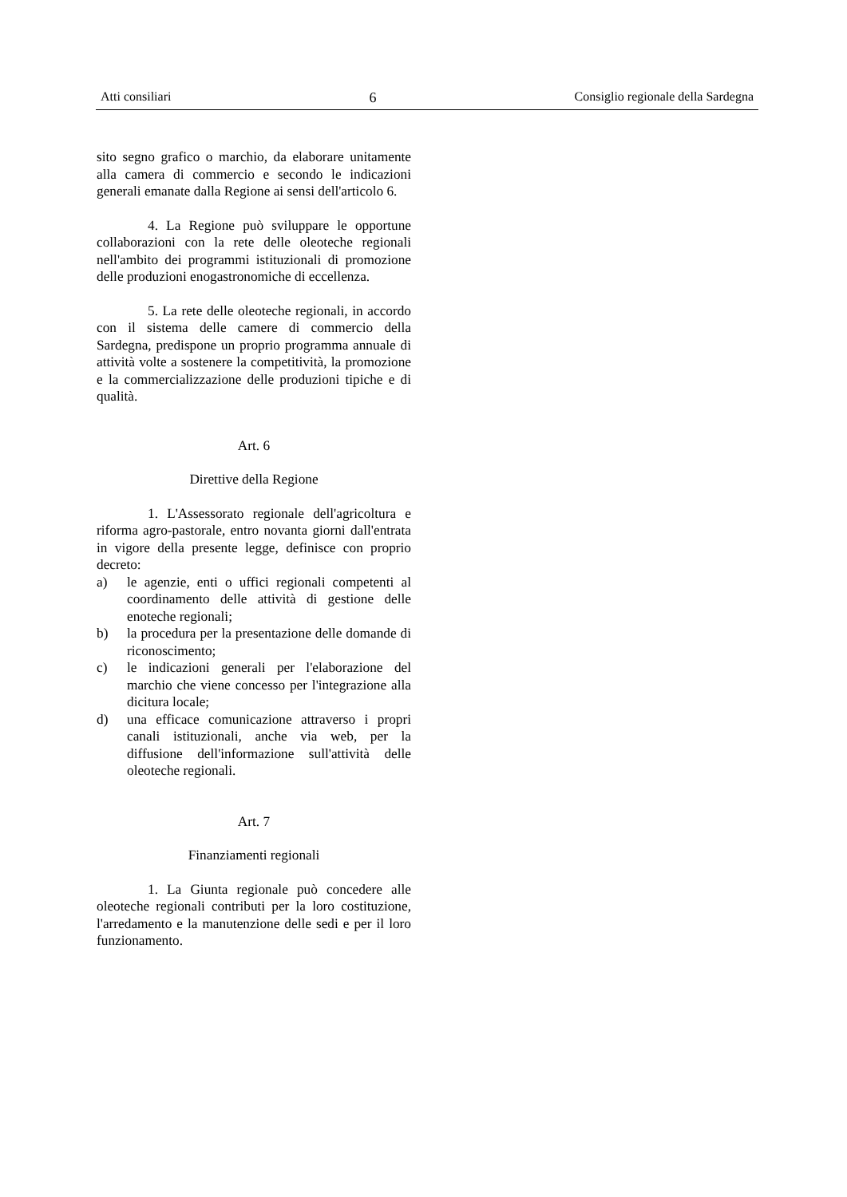Atti consiliari 6 Consiglio regionale della Sardegna
sito segno grafico o marchio, da elaborare unitamente alla camera di commercio e secondo le indicazioni generali emanate dalla Regione ai sensi dell'articolo 6.
4. La Regione può sviluppare le opportune collaborazioni con la rete delle oleoteche regionali nell'ambito dei programmi istituzionali di promozione delle produzioni enogastronomiche di eccellenza.
5. La rete delle oleoteche regionali, in accordo con il sistema delle camere di commercio della Sardegna, predispone un proprio programma annuale di attività volte a sostenere la competitività, la promozione e la commercializzazione delle produzioni tipiche e di qualità.
Art. 6
Direttive della Regione
1. L'Assessorato regionale dell'agricoltura e riforma agro-pastorale, entro novanta giorni dall'entrata in vigore della presente legge, definisce con proprio decreto:
a) le agenzie, enti o uffici regionali competenti al coordinamento delle attività di gestione delle enoteche regionali;
b) la procedura per la presentazione delle domande di riconoscimento;
c) le indicazioni generali per l'elaborazione del marchio che viene concesso per l'integrazione alla dicitura locale;
d) una efficace comunicazione attraverso i propri canali istituzionali, anche via web, per la diffusione dell'informazione sull'attività delle oleoteche regionali.
Art. 7
Finanziamenti regionali
1. La Giunta regionale può concedere alle oleoteche regionali contributi per la loro costituzione, l'arredamento e la manutenzione delle sedi e per il loro funzionamento.